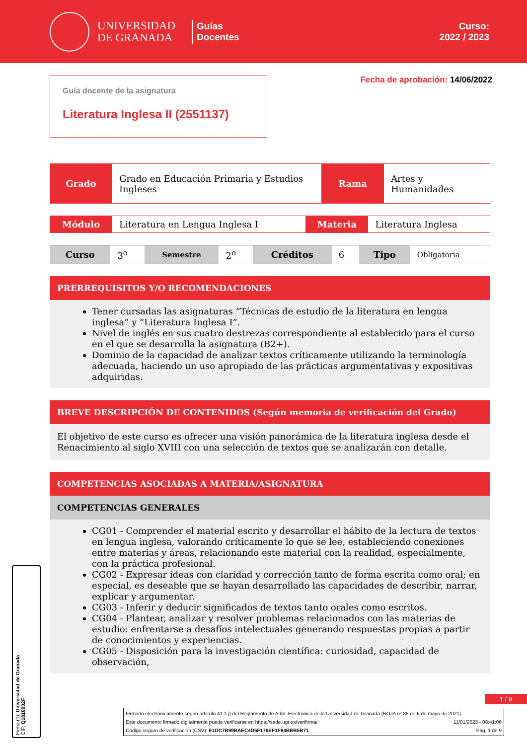UNIVERSIDAD DE GRANADA
Guías
Docentes
Curso:
2022 / 2023
Guía docente de la asignatura
Literatura Inglesa II (2551137)
Fecha de aprobación: 14/06/2022
| Grado | Grado en Educación Primaria y Estudios Ingleses | Rama | Artes y Humanidades |
| Módulo | Literatura en Lengua Inglesa I | Materia | Literatura Inglesa |
| Curso | 3<sup>o</sup> | Semestre | 2<sup>o</sup> | Créditos | 6 | Tipo | Obligatoria |
PRERREQUISITOS Y/O RECOMENDACIONES
Tener cursadas las asignaturas “Técnicas de estudio de la literatura en lengua inglesa” y “Literatura Inglesa I”.
Nivel de inglés en sus cuatro destrezas correspondiente al establecido para el curso en el que se desarrolla la asignatura (B2+).
Dominio de la capacidad de analizar textos críticamente utilizando la terminología adecuada, haciendo un uso apropiado de las prácticas argumentativas y expositivas adquiridas.
BREVE DESCRIPCIÓN DE CONTENIDOS (Según memoria de verificación del Grado)
El objetivo de este curso es ofrecer una visión panorámica de la literatura inglesa desde el Renacimiento al siglo XVIII con una selección de textos que se analizarán con detalle.
COMPETENCIAS ASOCIADAS A MATERIA/ASIGNATURA
COMPETENCIAS GENERALES
CG01 - Comprender el material escrito y desarrollar el hábito de la lectura de textos en lengua inglesa, valorando críticamente lo que se lee, estableciendo conexiones entre materias y áreas, relacionando este material con la realidad, especialmente, con la práctica profesional.
CG02 - Expresar ideas con claridad y corrección tanto de forma escrita como oral; en especial, es deseable que se hayan desarrollado las capacidades de describir, narrar, explicar y argumentar.
CG03 - Inferir y deducir significados de textos tanto orales como escritos.
CG04 - Plantear, analizar y resolver problemas relacionados con las materias de estudio: enfrentarse a desafíos intelectuales generando respuestas propias a partir de conocimientos y experiencias.
CG05 - Disposición para la investigación científica: curiosidad, capacidad de observación,
1 / 9
Firmado electrónicamente según artículo 41.1.j) del Reglamento de Adm. Electrónica de la Universidad de Granada (BOJA nº 85 de 6 de mayo de 2021)
Este documento firmado digitalmente puede verificarse en https://sede.ugr.es/verifirma/ 11/01/2023 - 08:41:06
Código seguro de verificación (CSV): E1DC7B99BAEC4D5F176EF1F94BBB5B71 Pág. 1 de 9
Firma (1): Universidad de Granada
CIF: Q1818002F